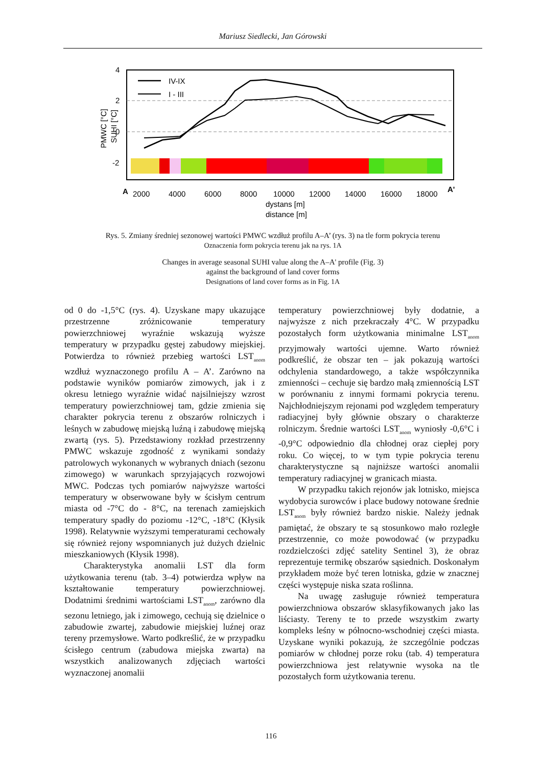Mariusz Siedlecki, Jan Górowski
4
2
0
-2
IV-IX
I - III
A
A'
2000
4000
6000
8000
10000
12000
14000
16000
18000
dystans [m]
distance [m]
PMWC [°C]
SUHI [°C]
Rys. 5. Zmiany średniej sezonowej wartości PMWC wzdłuż profilu A–A’ (rys. 3) na tle form pokrycia terenu
Oznaczenia form pokrycia terenu jak na rys. 1A
Changes in average seasonal SUHI value along the A–A' profile (Fig. 3)
against the background of land cover forms
Designations of land cover forms as in Fig. 1A
od 0 do -1,5°C (rys. 4). Uzyskane mapy ukazujące przestrzenne zróżnicowanie temperatury powierzchniowej wyraźnie wskazują wyższe temperatury w przypadku gęstej zabudowy miejskiej. Potwierdza to również przebieg wartości LST<sub>anom</sub> wzdłuż wyznaczonego profilu A – A’. Zarówno na podstawie wyników pomiarów zimowych, jak i z okresu letniego wyraźnie widać najsilniejszy wzrost temperatury powierzchniowej tam, gdzie zmienia się charakter pokrycia terenu z obszarów rolniczych i leśnych w zabudowę miejską luźną i zabudowę miejską zwartą (rys. 5). Przedstawiony rozkład przestrzenny PMWC wskazuje zgodność z wynikami sondaży patrolowych wykonanych w wybranych dniach (sezonu zimowego) w warunkach sprzyjających rozwojowi MWC. Podczas tych pomiarów najwyższe wartości temperatury w obserwowane były w ścisłym centrum miasta od -7°C do - 8°C, na terenach zamiejskich temperatury spadły do poziomu -12°C, -18°C (Kłysik 1998). Relatywnie wyższymi temperaturami cechowały się również rejony wspomnianych już dużych dzielnic mieszkaniowych (Kłysik 1998).
Charakterystyka anomalii LST dla form użytkowania terenu (tab. 3–4) potwierdza wpływ na kształtowanie temperatury powierzchniowej. Dodatnimi średnimi wartościami LST<sub>anom</sub>, zarówno dla sezonu letniego, jak i zimowego, cechują się dzielnice o zabudowie zwartej, zabudowie miejskiej luźnej oraz tereny przemysłowe. Warto podkreślić, że w przypadku ścisłego centrum (zabudowa miejska zwarta) na wszystkich analizowanych zdjęciach wartości wyznaczonej anomalii
temperatury powierzchniowej były dodatnie, a najwyższe z nich przekraczały 4°C. W przypadku pozostałych form użytkowania minimalne LST<sub>anom</sub> przyjmowały wartości ujemne. Warto również podkreślić, że obszar ten – jak pokazują wartości odchylenia standardowego, a także współczynnika zmienności – cechuje się bardzo małą zmiennością LST w porównaniu z innymi formami pokrycia terenu. Najchłodniejszym rejonami pod względem temperatury radiacyjnej były głównie obszary o charakterze rolniczym. Średnie wartości LST<sub>anom</sub> wyniosły -0,6°C i -0,9°C odpowiednio dla chłodnej oraz ciepłej pory roku. Co więcej, to w tym typie pokrycia terenu charakterystyczne są najniższe wartości anomalii temperatury radiacyjnej w granicach miasta.
W przypadku takich rejonów jak lotnisko, miejsca wydobycia surowców i place budowy notowane średnie LST<sub>anom</sub> były również bardzo niskie. Należy jednak pamiętać, że obszary te są stosunkowo mało rozległe przestrzennie, co może powodować (w przypadku rozdzielczości zdjęć satelity Sentinel 3), że obraz reprezentuje termikę obszarów sąsiednich. Doskonałym przykładem może być teren lotniska, gdzie w znacznej części występuje niska szata roślinna.
Na uwagę zasługuje również temperatura powierzchniowa obszarów sklasyfikowanych jako las liściasty. Tereny te to przede wszystkim zwarty kompleks leśny w północno-wschodniej części miasta. Uzyskane wyniki pokazują, że szczególnie podczas pomiarów w chłodnej porze roku (tab. 4) temperatura powierzchniowa jest relatywnie wysoka na tle pozostałych form użytkowania terenu.
116